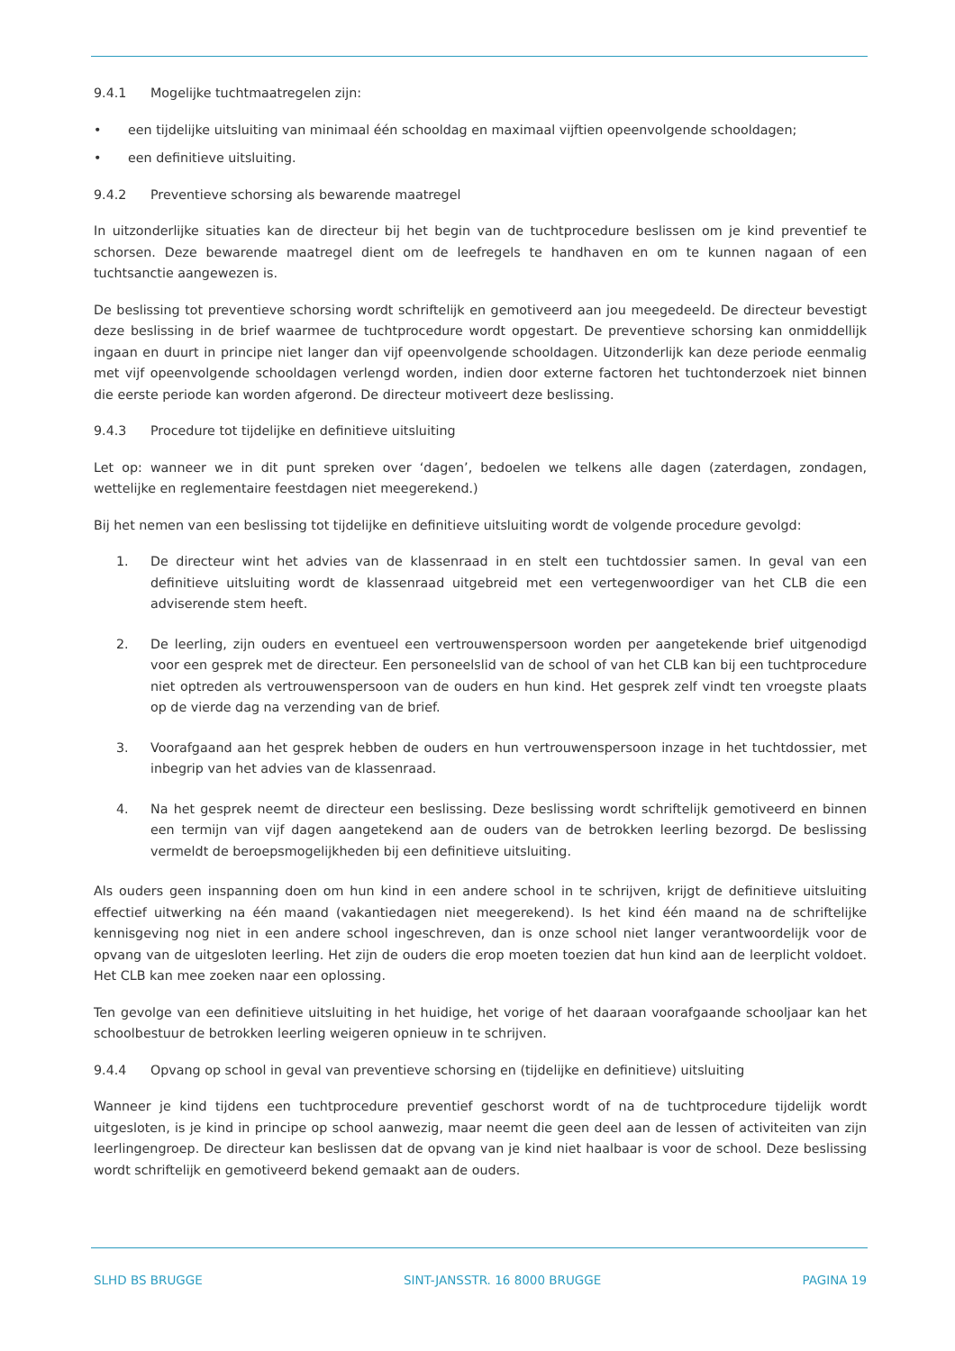9.4.1 Mogelijke tuchtmaatregelen zijn:
• een tijdelijke uitsluiting van minimaal één schooldag en maximaal vijftien opeenvolgende schooldagen;
• een definitieve uitsluiting.
9.4.2 Preventieve schorsing als bewarende maatregel
In uitzonderlijke situaties kan de directeur bij het begin van de tuchtprocedure beslissen om je kind preventief te schorsen. Deze bewarende maatregel dient om de leefregels te handhaven en om te kunnen nagaan of een tuchtsanctie aangewezen is.
De beslissing tot preventieve schorsing wordt schriftelijk en gemotiveerd aan jou meegedeeld. De directeur bevestigt deze beslissing in de brief waarmee de tuchtprocedure wordt opgestart. De preventieve schorsing kan onmiddellijk ingaan en duurt in principe niet langer dan vijf opeenvolgende schooldagen. Uitzonderlijk kan deze periode eenmalig met vijf opeenvolgende schooldagen verlengd worden, indien door externe factoren het tuchtonderzoek niet binnen die eerste periode kan worden afgerond. De directeur motiveert deze beslissing.
9.4.3 Procedure tot tijdelijke en definitieve uitsluiting
Let op: wanneer we in dit punt spreken over ‘dagen’, bedoelen we telkens alle dagen (zaterdagen, zondagen, wettelijke en reglementaire feestdagen niet meegerekend.)
Bij het nemen van een beslissing tot tijdelijke en definitieve uitsluiting wordt de volgende procedure gevolgd:
1. De directeur wint het advies van de klassenraad in en stelt een tuchtdossier samen. In geval van een definitieve uitsluiting wordt de klassenraad uitgebreid met een vertegenwoordiger van het CLB die een adviserende stem heeft.
2. De leerling, zijn ouders en eventueel een vertrouwenspersoon worden per aangetekende brief uitgenodigd voor een gesprek met de directeur. Een personeelslid van de school of van het CLB kan bij een tuchtprocedure niet optreden als vertrouwenspersoon van de ouders en hun kind. Het gesprek zelf vindt ten vroegste plaats op de vierde dag na verzending van de brief.
3. Voorafgaand aan het gesprek hebben de ouders en hun vertrouwenspersoon inzage in het tuchtdossier, met inbegrip van het advies van de klassenraad.
4. Na het gesprek neemt de directeur een beslissing. Deze beslissing wordt schriftelijk gemotiveerd en binnen een termijn van vijf dagen aangetekend aan de ouders van de betrokken leerling bezorgd. De beslissing vermeldt de beroepsmogelijkheden bij een definitieve uitsluiting.
Als ouders geen inspanning doen om hun kind in een andere school in te schrijven, krijgt de definitieve uitsluiting effectief uitwerking na één maand (vakantiedagen niet meegerekend). Is het kind één maand na de schriftelijke kennisgeving nog niet in een andere school ingeschreven, dan is onze school niet langer verantwoordelijk voor de opvang van de uitgesloten leerling. Het zijn de ouders die erop moeten toezien dat hun kind aan de leerplicht voldoet. Het CLB kan mee zoeken naar een oplossing.
Ten gevolge van een definitieve uitsluiting in het huidige, het vorige of het daaraan voorafgaande schooljaar kan het schoolbestuur de betrokken leerling weigeren opnieuw in te schrijven.
9.4.4 Opvang op school in geval van preventieve schorsing en (tijdelijke en definitieve) uitsluiting
Wanneer je kind tijdens een tuchtprocedure preventief geschorst wordt of na de tuchtprocedure tijdelijk wordt uitgesloten, is je kind in principe op school aanwezig, maar neemt die geen deel aan de lessen of activiteiten van zijn leerlingengroep. De directeur kan beslissen dat de opvang van je kind niet haalbaar is voor de school. Deze beslissing wordt schriftelijk en gemotiveerd bekend gemaakt aan de ouders.
SLHD BS BRUGGE SINT-JANSSTR. 16 8000 BRUGGE PAGINA 19